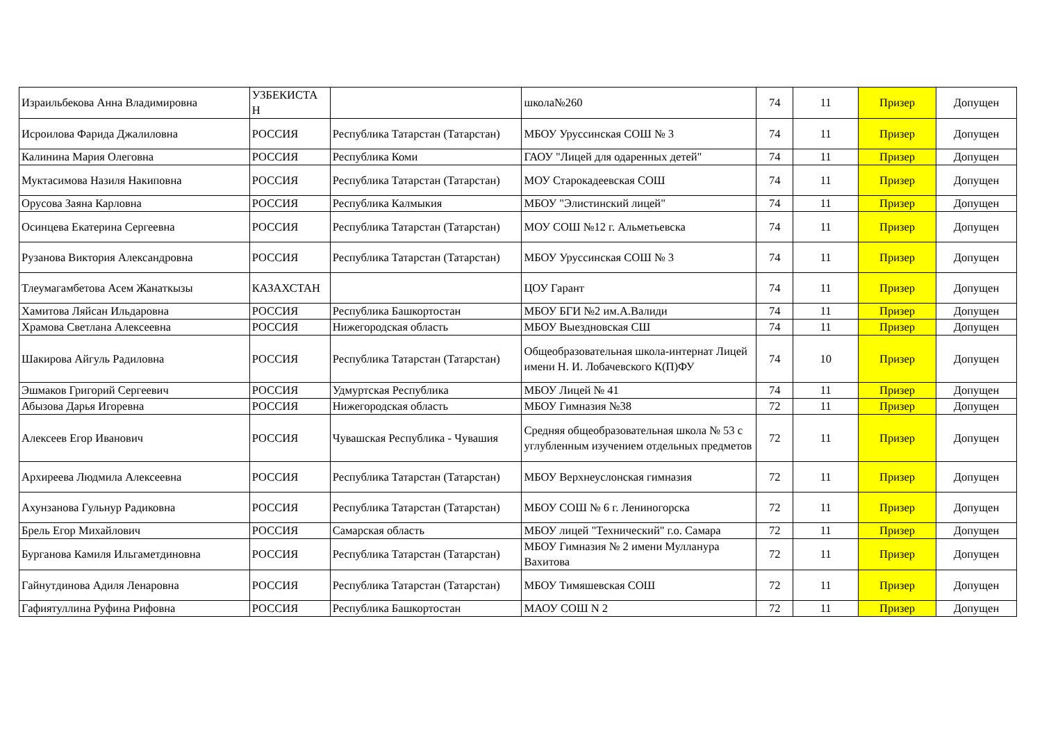| Израильбекова Анна Владимировна | УЗБЕКИСТА Н | | школа№260 | 74 | 11 | Призер | Допущен |
| Исроилова Фарида Джалиловна | РОССИЯ | Республика Татарстан (Татарстан) | МБОУ Уруссинская СОШ № 3 | 74 | 11 | Призер | Допущен |
| Калинина Мария Олеговна | РОССИЯ | Республика Коми | ГАОУ "Лицей для одаренных детей" | 74 | 11 | Призер | Допущен |
| Муктасимова Назиля Накиповна | РОССИЯ | Республика Татарстан (Татарстан) | МОУ Старокадеевская СОШ | 74 | 11 | Призер | Допущен |
| Орусова Заяна Карловна | РОССИЯ | Республика Калмыкия | МБОУ "Элистинский лицей" | 74 | 11 | Призер | Допущен |
| Осинцева Екатерина Сергеевна | РОССИЯ | Республика Татарстан (Татарстан) | МОУ СОШ №12 г. Альметьевска | 74 | 11 | Призер | Допущен |
| Рузанова Виктория Александровна | РОССИЯ | Республика Татарстан (Татарстан) | МБОУ Уруссинская СОШ № 3 | 74 | 11 | Призер | Допущен |
| Тлеумагамбетова Асем Жанаткызы | КАЗАХСТАН | | ЦОУ Гарант | 74 | 11 | Призер | Допущен |
| Хамитова Ляйсан Ильдаровна | РОССИЯ | Республика Башкортостан | МБОУ БГИ №2 им.А.Валиди | 74 | 11 | Призер | Допущен |
| Храмова Светлана Алексеевна | РОССИЯ | Нижегородская область | МБОУ Выездновская СШ | 74 | 11 | Призер | Допущен |
| Шакирова Айгуль Радиловна | РОССИЯ | Республика Татарстан (Татарстан) | Общеобразовательная школа-интернат Лицей имени Н. И. Лобачевского К(П)ФУ | 74 | 10 | Призер | Допущен |
| Эшмаков Григорий Сергеевич | РОССИЯ | Удмуртская Республика | МБОУ Лицей № 41 | 74 | 11 | Призер | Допущен |
| Абызова Дарья Игоревна | РОССИЯ | Нижегородская область | МБОУ Гимназия №38 | 72 | 11 | Призер | Допущен |
| Алексеев Егор Иванович | РОССИЯ | Чувашская Республика - Чувашия | Средняя общеобразовательная школа № 53 с углубленным изучением отдельных предметов | 72 | 11 | Призер | Допущен |
| Архиреева Людмила Алексеевна | РОССИЯ | Республика Татарстан (Татарстан) | МБОУ Верхнеуслонская гимназия | 72 | 11 | Призер | Допущен |
| Ахунзанова Гульнур Радиковна | РОССИЯ | Республика Татарстан (Татарстан) | МБОУ СОШ № 6 г. Лениногорска | 72 | 11 | Призер | Допущен |
| Брель Егор Михайлович | РОССИЯ | Самарская область | МБОУ лицей "Технический" г.о. Самара | 72 | 11 | Призер | Допущен |
| Бурганова Камиля Ильгаметдиновна | РОССИЯ | Республика Татарстан (Татарстан) | МБОУ Гимназия № 2 имени Мулланура Вахитова | 72 | 11 | Призер | Допущен |
| Гайнутдинова Адиля Ленаровна | РОССИЯ | Республика Татарстан (Татарстан) | МБОУ Тимяшевская СОШ | 72 | 11 | Призер | Допущен |
| Гафиятуллина Руфина Рифовна | РОССИЯ | Республика Башкортостан | МАОУ СОШ N 2 | 72 | 11 | Призер | Допущен |